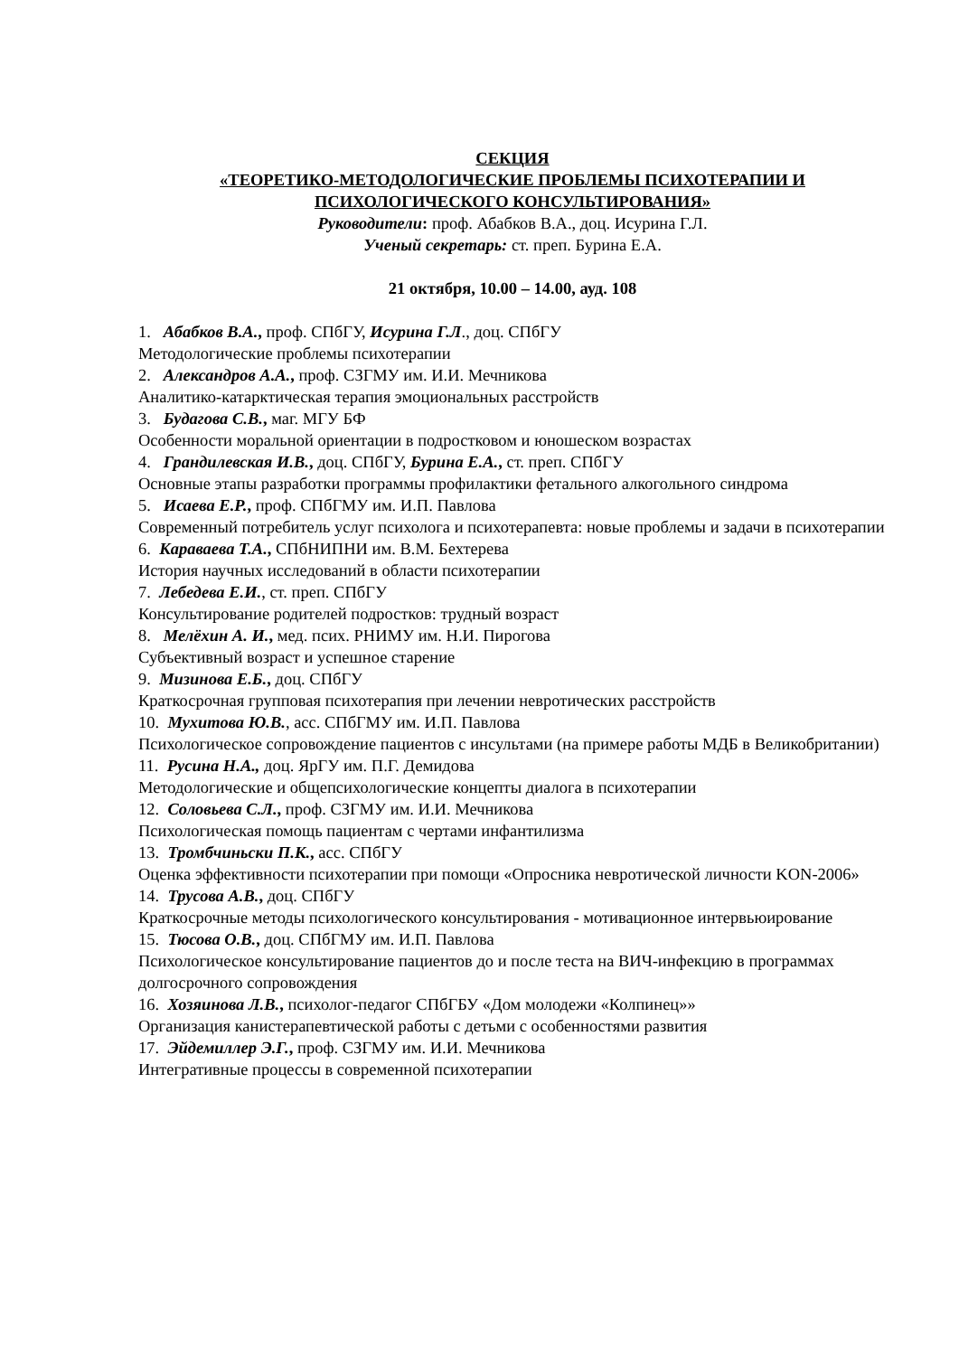СЕКЦИЯ
«ТЕОРЕТИКО-МЕТОДОЛОГИЧЕСКИЕ ПРОБЛЕМЫ ПСИХОТЕРАПИИ И ПСИХОЛОГИЧЕСКОГО КОНСУЛЬТИРОВАНИЯ»
Руководители: проф. Абабков В.А., доц. Исурина Г.Л.
Ученый секретарь: ст. преп. Бурина Е.А.
21 октября, 10.00 – 14.00, ауд. 108
1. Абабков В.А., проф. СПбГУ, Исурина Г.Л., доц. СПбГУ
Методологические проблемы психотерапии
2. Александров А.А., проф. СЗГМУ им. И.И. Мечникова
Аналитико-катарктическая терапия эмоциональных расстройств
3. Будагова С.В., маг. МГУ БФ
Особенности моральной ориентации в подростковом и юношеском возрастах
4. Грандилевская И.В., доц. СПбГУ, Бурина Е.А., ст. преп. СПбГУ
Основные этапы разработки программы профилактики фетального алкогольного синдрома
5. Исаева Е.Р., проф. СПбГМУ им. И.П. Павлова
Современный потребитель услуг психолога и психотерапевта: новые проблемы и задачи в психотерапии
6. Караваева Т.А., СПбНИПНИ им. В.М. Бехтерева
История научных исследований в области психотерапии
7. Лебедева Е.И., ст. преп. СПбГУ
Консультирование родителей подростков: трудный возраст
8. Мелёхин А. И., мед. псих. РНИМУ им. Н.И. Пирогова
Субъективный возраст и успешное старение
9. Мизинова Е.Б., доц. СПбГУ
Краткосрочная групповая психотерапия при лечении невротических расстройств
10. Мухитова Ю.В., асс. СПбГМУ им. И.П. Павлова
Психологическое сопровождение пациентов с инсультами (на примере работы МДБ в Великобритании)
11. Русина Н.А., доц. ЯрГУ им. П.Г. Демидова
Методологические и общепсихологические концепты диалога в психотерапии
12. Соловьева С.Л., проф. СЗГМУ им. И.И. Мечникова
Психологическая помощь пациентам с чертами инфантилизма
13. Тромбчиньски П.К., асс. СПбГУ
Оценка эффективности психотерапии при помощи «Опросника невротической личности KON-2006»
14. Трусова А.В., доц. СПбГУ
Краткосрочные методы психологического консультирования - мотивационное интервьюирование
15. Тюсова О.В., доц. СПбГМУ им. И.П. Павлова
Психологическое консультирование пациентов до и после теста на ВИЧ-инфекцию в программах долгосрочного сопровождения
16. Хозяинова Л.В., психолог-педагог СПбГБУ «Дом молодежи «Колпинец»»
Организация канистерапевтической работы с детьми с особенностями развития
17. Эйдемиллер Э.Г., проф. СЗГМУ им. И.И. Мечникова
Интегративные процессы в современной психотерапии